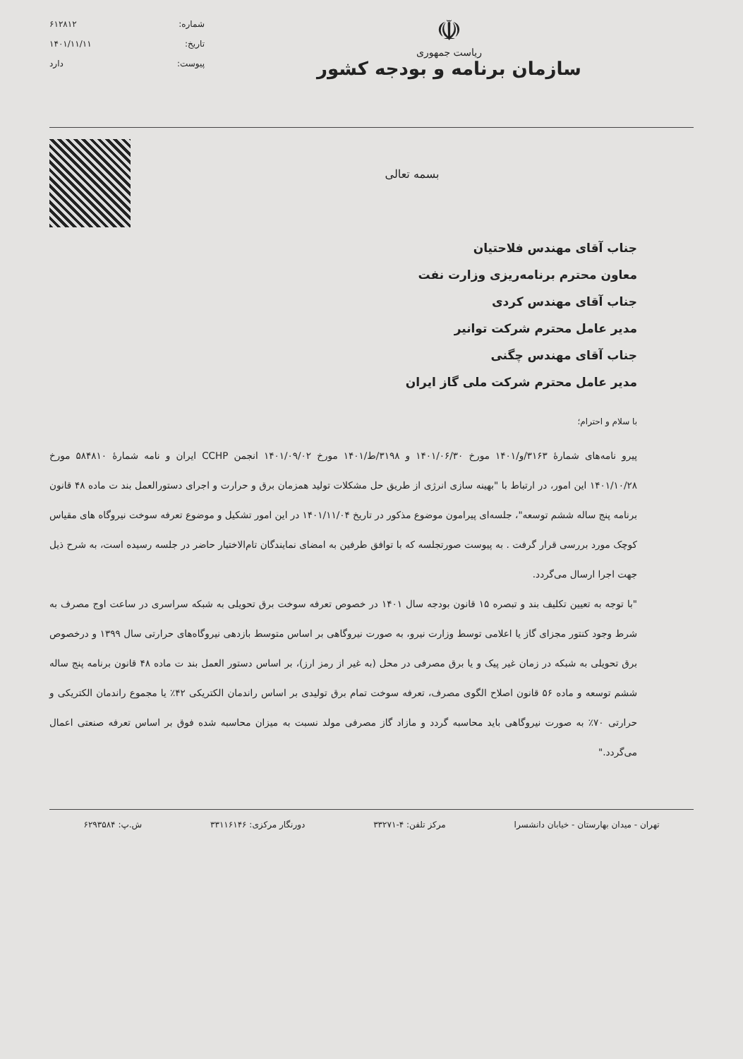☫
ریاست جمهوری
سازمان برنامه و بودجه کشور
شماره: ۶۱۲۸۱۲
تاریخ: ۱۴۰۱/۱۱/۱۱
پیوست: دارد
بسمه تعالی
جناب آقای مهندس فلاحتیان
معاون محترم برنامه‌ریزی وزارت نفت
جناب آقای مهندس کردی
مدیر عامل محترم شرکت توانیر
جناب آقای مهندس چگنی
مدیر عامل محترم شرکت ملی گاز ایران
با سلام و احترام؛
پیرو نامه‌های شمارهٔ ۳۱۶۳/و/۱۴۰۱ مورخ ۱۴۰۱/۰۶/۳۰ و ۳۱۹۸/ط/۱۴۰۱ مورخ ۱۴۰۱/۰۹/۰۲ انجمن CCHP ایران و نامه شمارهٔ ۵۸۴۸۱۰ مورخ ۱۴۰۱/۱۰/۲۸ این امور، در ارتباط با "بهینه سازی انرژی از طریق حل مشکلات تولید همزمان برق و حرارت و اجرای دستورالعمل بند ت ماده ۴۸ قانون برنامه پنج ساله ششم توسعه"، جلسه‌ای پیرامون موضوع مذکور در تاریخ ۱۴۰۱/۱۱/۰۴ در این امور تشکیل و موضوع تعرفه سوخت نیروگاه های مقیاس کوچک مورد بررسی قرار گرفت . به پیوست صورتجلسه که با توافق طرفین به امضای نمایندگان تام‌الاختیار حاضر در جلسه رسیده است، به شرح ذیل جهت اجرا ارسال می‌گردد.
"با توجه به تعیین تکلیف بند و تبصره ۱۵ قانون بودجه سال ۱۴۰۱ در خصوص تعرفه سوخت برق تحویلی به شبکه سراسری در ساعت اوج مصرف به شرط وجود کنتور مجزای گاز یا اعلامی توسط وزارت نیرو، به صورت نیروگاهی بر اساس متوسط بازدهی نیروگاه‌های حرارتی سال ۱۳۹۹ و درخصوص برق تحویلی به شبکه در زمان غیر پیک و یا برق مصرفی در محل (به غیر از رمز ارز)، بر اساس دستور العمل بند ت ماده ۴۸ قانون برنامه پنج ساله ششم توسعه و ماده ۵۶ قانون اصلاح الگوی مصرف، تعرفه سوخت تمام برق تولیدی بر اساس راندمان الکتریکی ۴۲٪ یا مجموع راندمان الکتریکی و حرارتی ۷۰٪ به صورت نیروگاهی باید محاسبه گردد و مازاد گاز مصرفی مولد نسبت به میزان محاسبه شده فوق بر اساس تعرفه صنعتی اعمال می‌گردد."
تهران - میدان بهارستان - خیابان دانشسرا مرکز تلفن: ۴-۳۳۲۷۱ دورنگار مرکزی: ۳۳۱۱۶۱۴۶ ش.پ: ۶۲۹۳۵۸۴